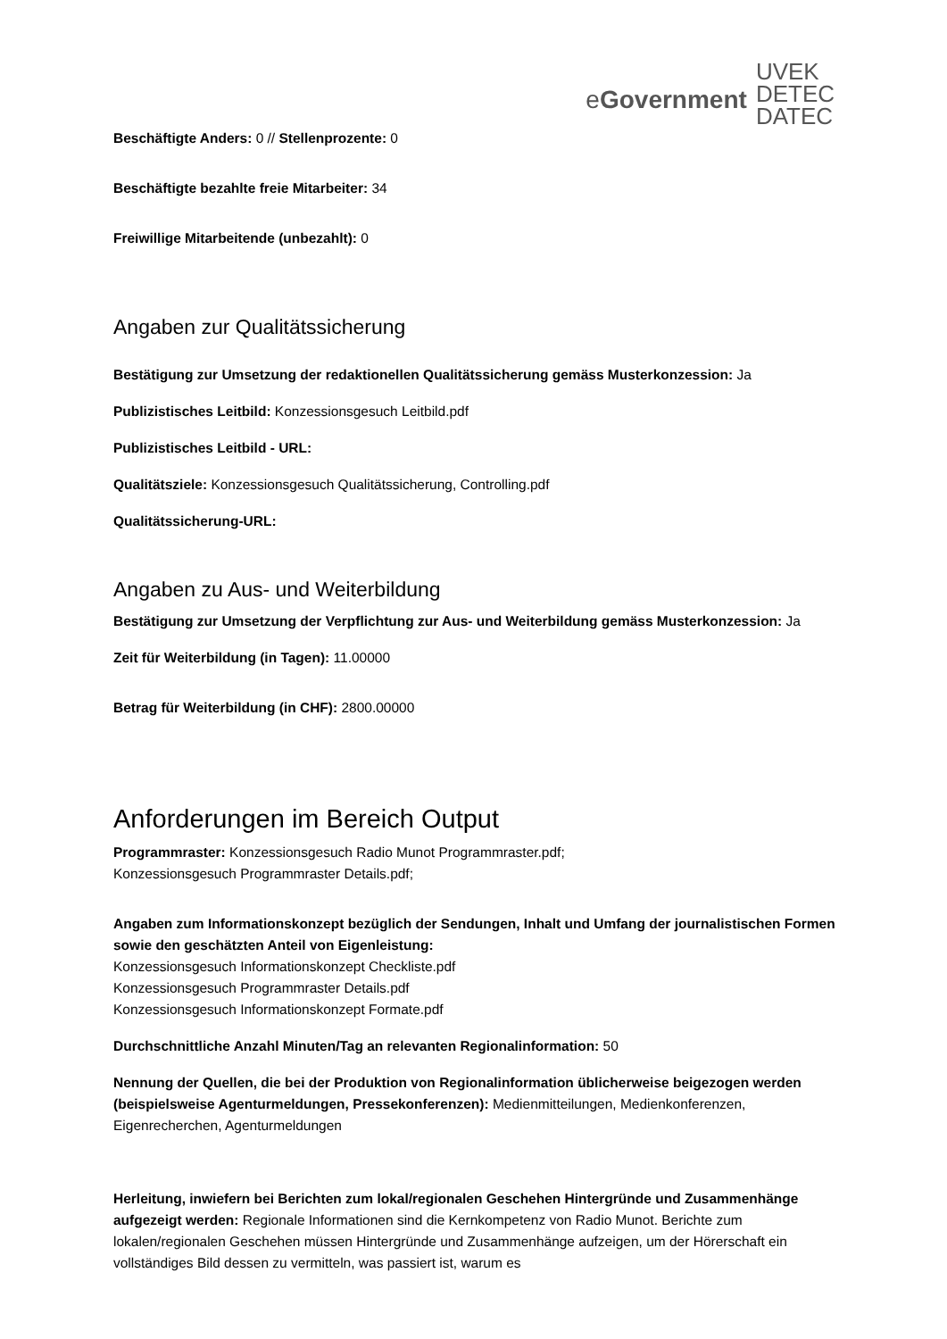eGovernment
UVEK
DETEC
DATEC
Beschäftigte Anders: 0 // Stellenprozente: 0
Beschäftigte bezahlte freie Mitarbeiter: 34
Freiwillige Mitarbeitende (unbezahlt): 0
Angaben zur Qualitätssicherung
Bestätigung zur Umsetzung der redaktionellen Qualitätssicherung gemäss Musterkonzession: Ja
Publizistisches Leitbild: Konzessionsgesuch Leitbild.pdf
Publizistisches Leitbild - URL:
Qualitätsziele: Konzessionsgesuch Qualitätssicherung, Controlling.pdf
Qualitätssicherung-URL:
Angaben zu Aus- und Weiterbildung
Bestätigung zur Umsetzung der Verpflichtung zur Aus- und Weiterbildung gemäss Musterkonzession: Ja
Zeit für Weiterbildung (in Tagen): 11.00000
Betrag für Weiterbildung (in CHF): 2800.00000
Anforderungen im Bereich Output
Programmraster: Konzessionsgesuch Radio Munot Programmraster.pdf;
Konzessionsgesuch Programmraster Details.pdf;
Angaben zum Informationskonzept bezüglich der Sendungen, Inhalt und Umfang der journalistischen Formen sowie den geschätzten Anteil von Eigenleistung:
Konzessionsgesuch Informationskonzept Checkliste.pdf
Konzessionsgesuch Programmraster Details.pdf
Konzessionsgesuch Informationskonzept Formate.pdf
Durchschnittliche Anzahl Minuten/Tag an relevanten Regionalinformation: 50
Nennung der Quellen, die bei der Produktion von Regionalinformation üblicherweise beigezogen werden (beispielsweise Agenturmeldungen, Pressekonferenzen): Medienmitteilungen, Medienkonferenzen, Eigenrecherchen, Agenturmeldungen
Herleitung, inwiefern bei Berichten zum lokal/regionalen Geschehen Hintergründe und Zusammenhänge aufgezeigt werden: Regionale Informationen sind die Kernkompetenz von Radio Munot. Berichte zum lokalen/regionalen Geschehen müssen Hintergründe und Zusammenhänge aufzeigen, um der Hörerschaft ein vollständiges Bild dessen zu vermitteln, was passiert ist, warum es